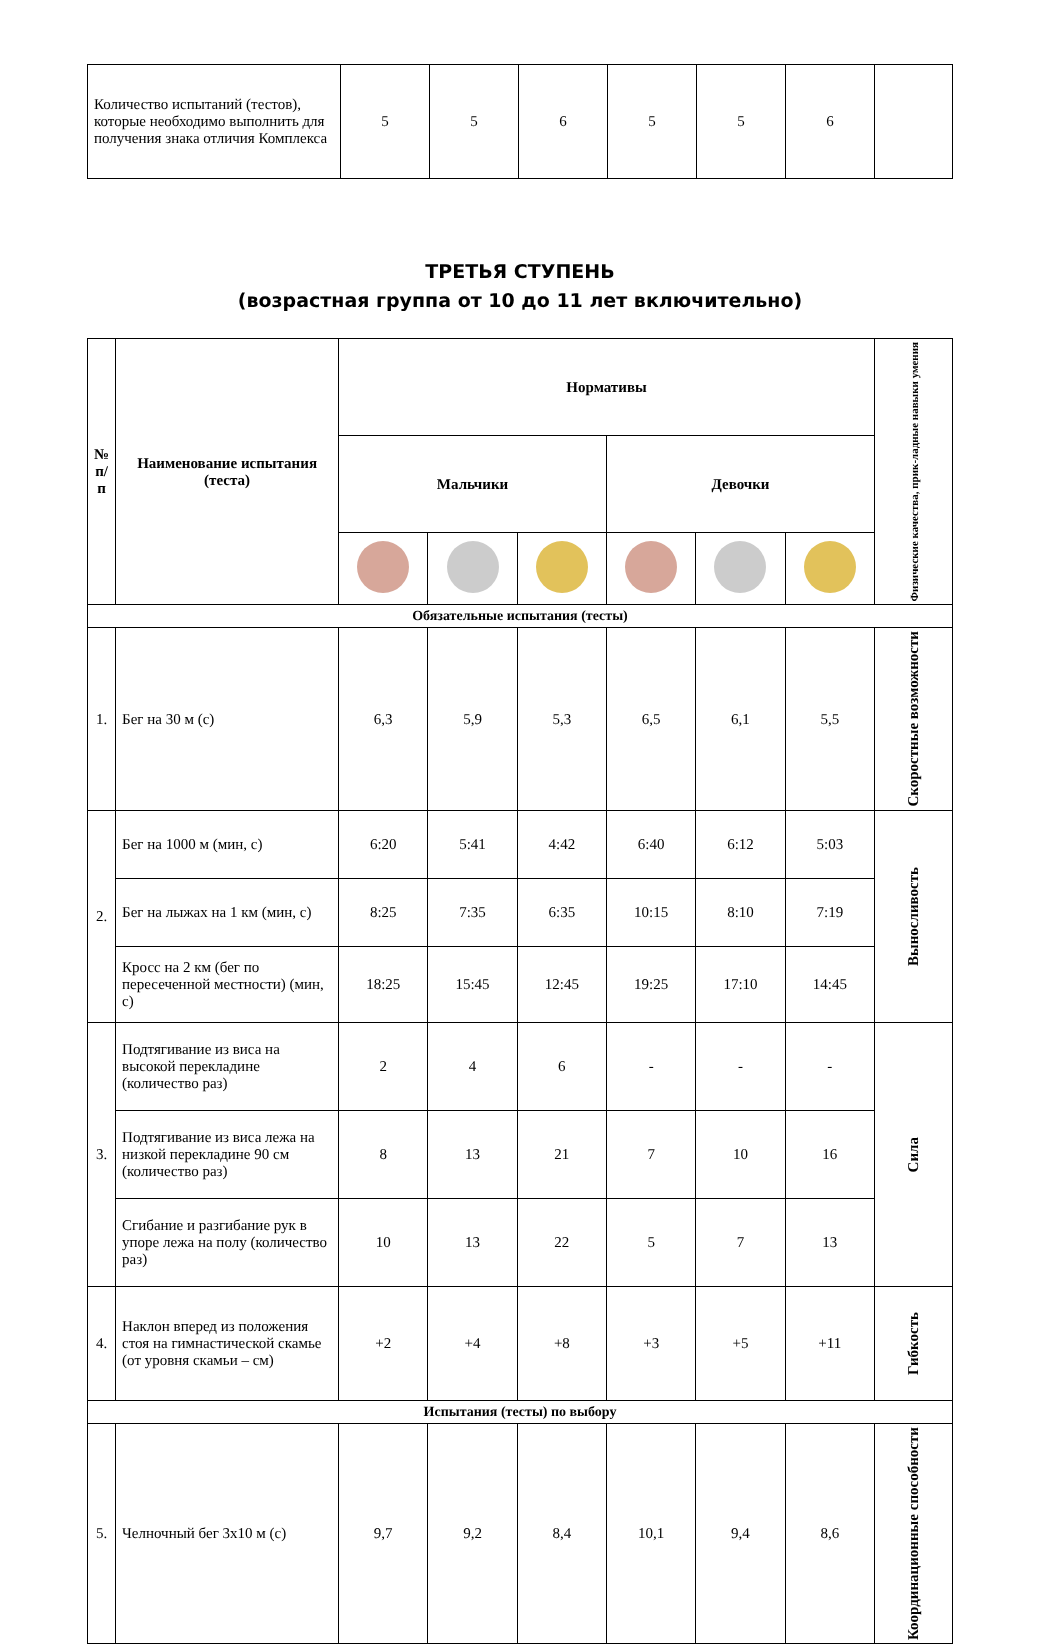| Количество испытаний (тестов), которые необходимо выполнить для получения знака отличия Комплекса | 5 | 5 | 6 | 5 | 5 | 6 | |
ТРЕТЬЯ СТУПЕНЬ
(возрастная группа от 10 до 11 лет включительно)
| № п/п | Наименование испытания (теста) | Нормативы | | | | | | Физические качества, прик-ладные навыки умения |
| --- | --- | --- | --- | --- | --- | --- | --- | --- |
| | | Мальчики | | | Девочки | | | |
| Обязательные испытания (тесты) | | | | | | | | |
| 1. | Бег на 30 м (с) | 6,3 | 5,9 | 5,3 | 6,5 | 6,1 | 5,5 | Скоростные возможности |
| 2. | Бег на 1000 м (мин, с) | 6:20 | 5:41 | 4:42 | 6:40 | 6:12 | 5:03 | Выносливость |
| | Бег на лыжах на 1 км (мин, с) | 8:25 | 7:35 | 6:35 | 10:15 | 8:10 | 7:19 | |
| | Кросс на 2 км (бег по пересеченной местности) (мин, с) | 18:25 | 15:45 | 12:45 | 19:25 | 17:10 | 14:45 | |
| 3. | Подтягивание из виса на высокой перекладине (количество раз) | 2 | 4 | 6 | - | - | - | Сила |
| | Подтягивание из виса лежа на низкой перекладине 90 см (количество раз) | 8 | 13 | 21 | 7 | 10 | 16 | |
| | Сгибание и разгибание рук в упоре лежа на полу (количество раз) | 10 | 13 | 22 | 5 | 7 | 13 | |
| 4. | Наклон вперед из положения стоя на гимнастической скамье (от уровня скамьи – см) | +2 | +4 | +8 | +3 | +5 | +11 | Гибкость |
| Испытания (тесты) по выбору | | | | | | | | |
| 5. | Челночный бег 3х10 м (с) | 9,7 | 9,2 | 8,4 | 10,1 | 9,4 | 8,6 | Координационные способности |